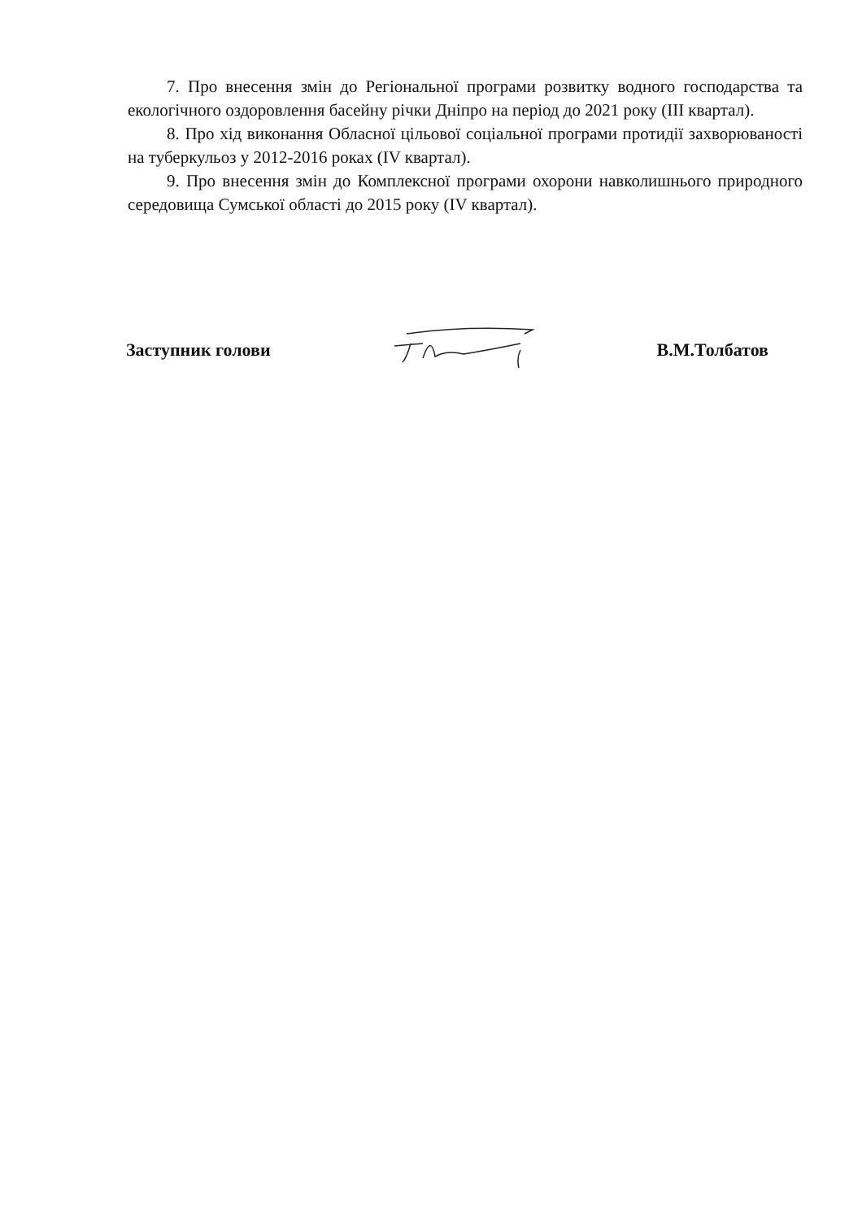7. Про внесення змін до Регіональної програми розвитку водного господарства та екологічного оздоровлення басейну річки Дніпро на період до 2021 року (ІІІ квартал).
8. Про хід виконання Обласної цільової соціальної програми протидії захворюваності на туберкульоз у 2012-2016 роках (IV квартал).
9. Про внесення змін до Комплексної програми охорони навколишнього природного середовища Сумської області до 2015 року (IV квартал).
Заступник голови В.М.Толбатов